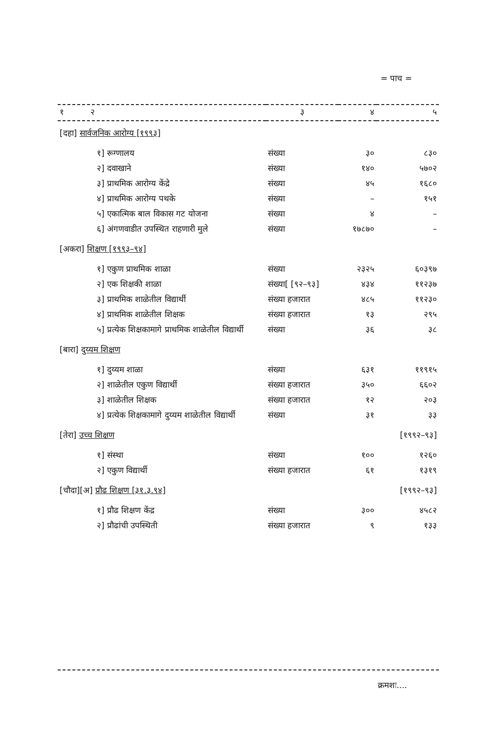= पाच =
| १ २ | ३ | ४ | ५ |
| --- | --- | --- | --- |
| [दहा] सार्वजनिक आरोग्य [१९९३] | | | |
| १] रूग्णालय | संख्या | ३० | ८३० |
| २] दवाखाने | संख्या | १४० | ५७०२ |
| ३] प्राथमिक आरोग्य केंद्रे | संख्या | ४५ | १६८० |
| ४] प्राथमिक आरोग्य पथके | संख्या | – | १५१ |
| ५] एकात्मिक बाल विकास गट योजना | संख्या | ४ | – |
| ६] अंगणवाडीत उपस्थित राहणारी मुले | संख्या | १७८७० | – |
| [अकरा] शिक्षण [१९९३–९४] | | | |
| १] एकुण प्राथमिक शाळा | संख्या | २३२५ | ६०३९७ |
| २] एक शिक्षकी शाळा | संख्या[ [९२–९३] | ४३४ | ११२३७ |
| ३] प्राथमिक शाळेतील विद्यार्थी | संख्या हजारात | ४८५ | ११२३० |
| ४] प्राथमिक शाळेतील शिक्षक | संख्या हजारात | १३ | २९५ |
| ५] प्रत्येक शिक्षकामागे प्राथमिक शाळेतील विद्यार्थी | संख्या | ३६ | ३८ |
| [बारा] दुय्यम शिक्षण | | | |
| १] दुय्यम शाळा | संख्या | ६३१ | ११९१५ |
| २] शाळेतील एकुण विद्यार्थी | संख्या हजारात | ३५० | ६६०२ |
| ३] शाळेतील शिक्षक | संख्या हजारात | १२ | २०३ |
| ४] प्रत्येक शिक्षकामागे दुय्यम शाळेतील विद्यार्थी | संख्या | ३१ | ३३ |
| [तेरा] उच्च शिक्षण | | | [१९९२–९३] |
| १] संस्था | संख्या | १०० | १२६० |
| २] एकुण विद्यार्थी | संख्या हजारात | ६१ | १३१९ |
| [चौदा][अ] प्रौढ शिक्षण [३१.३.९४] | | | [१९९२–९३] |
| १] प्रौढ शिक्षण केंद्र | संख्या | ३०० | ४५८२ |
| २] प्रौढांची उपस्थिती | संख्या हजारात | ९ | १३३ |
क्रमशः....